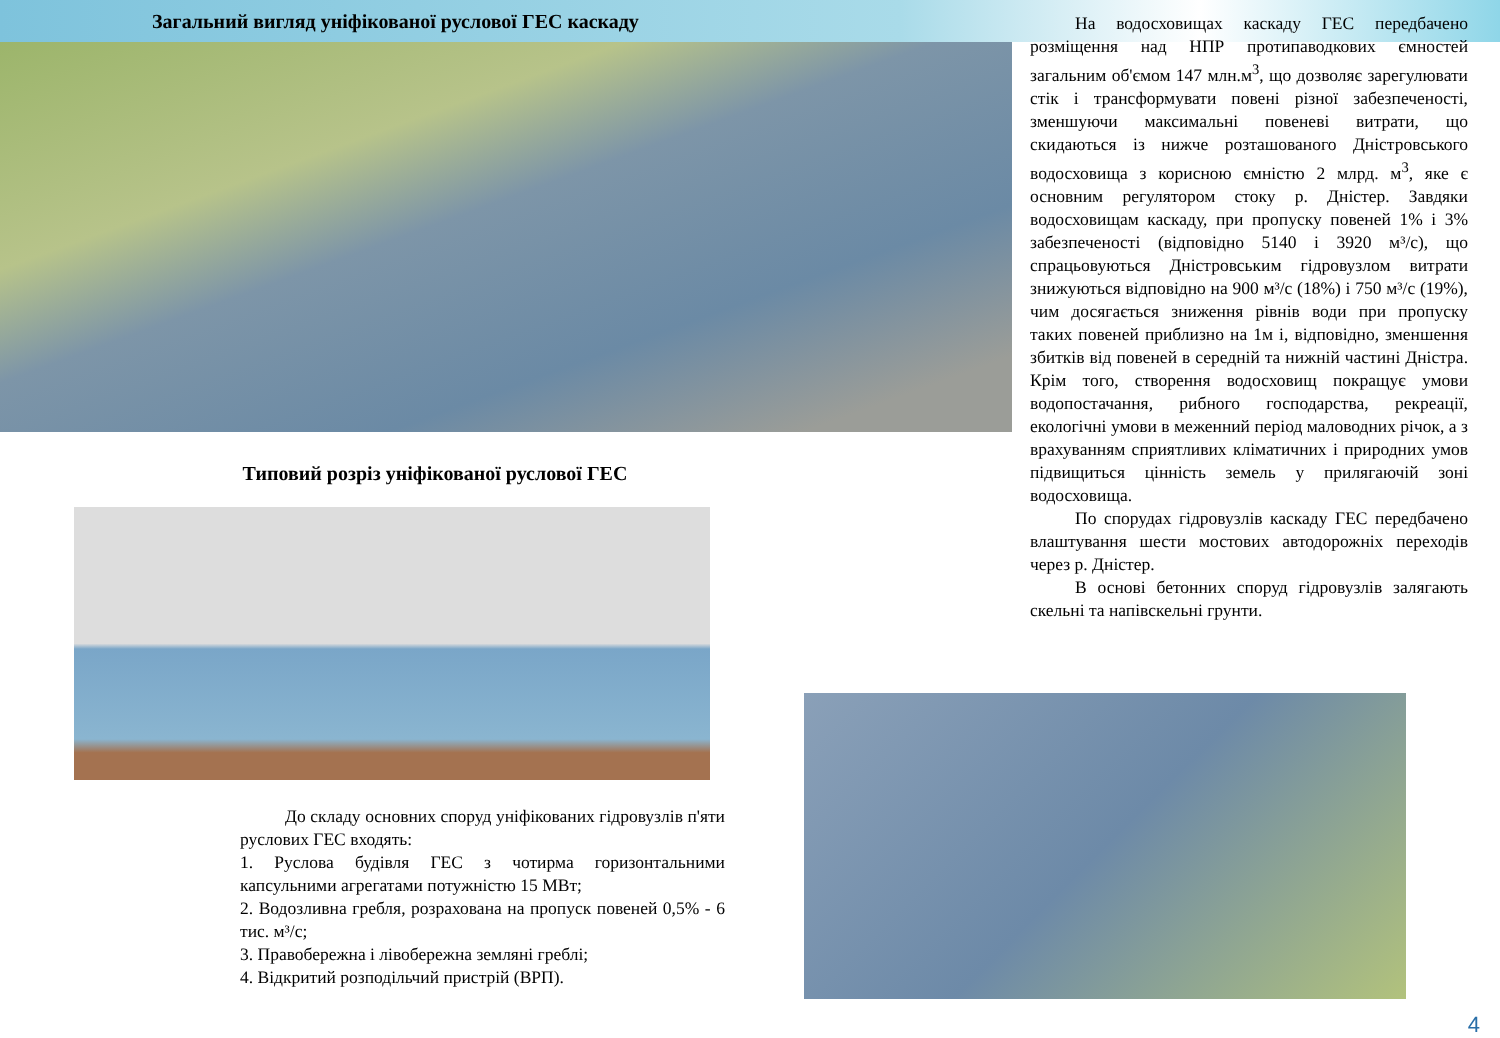Загальний вигляд уніфікованої руслової ГЕС каскаду
Типовий розріз уніфікованої руслової ГЕС
До складу основних споруд уніфікованих гідровузлів п'яти руслових ГЕС входять:
1. Руслова будівля ГЕС з чотирма горизонтальними капсульними агрегатами потужністю 15 МВт;
2. Водозливна гребля, розрахована на пропуск повеней 0,5% - 6 тис. м³/с;
3. Правобережна і лівобережна земляні греблі;
4. Відкритий розподільчий пристрій (ВРП).
На водосховищах каскаду ГЕС передбачено розміщення над НПР протипаводкових ємностей загальним об'ємом 147 млн.м<sup>3</sup>, що дозволяє зарегулювати стік і трансформувати повені різної забезпеченості, зменшуючи максимальні повеневі витрати, що скидаються із нижче розташованого Дністровського водосховища з корисною ємністю 2 млрд. м<sup>3</sup>, яке є основним регулятором стоку р. Дністер. Завдяки водосховищам каскаду, при пропуску повеней 1% і 3% забезпеченості (відповідно 5140 і 3920 м³/с), що спрацьовуються Дністровським гідровузлом витрати знижуються відповідно на 900 м³/с (18%) і 750 м³/с (19%), чим досягається зниження рівнів води при пропуску таких повеней приблизно на 1м і, відповідно, зменшення збитків від повеней в середній та нижній частині Дністра. Крім того, створення водосховищ покращує умови водопостачання, рибного господарства, рекреації, екологічні умови в меженний період маловодних річок, а з врахуванням сприятливих кліматичних і природних умов підвищиться цінність земель у прилягаючій зоні водосховища.
По спорудах гідровузлів каскаду ГЕС передбачено влаштування шести мостових автодорожніх переходів через р. Дністер.
В основі бетонних споруд гідровузлів залягають скельні та напівскельні грунти.
4